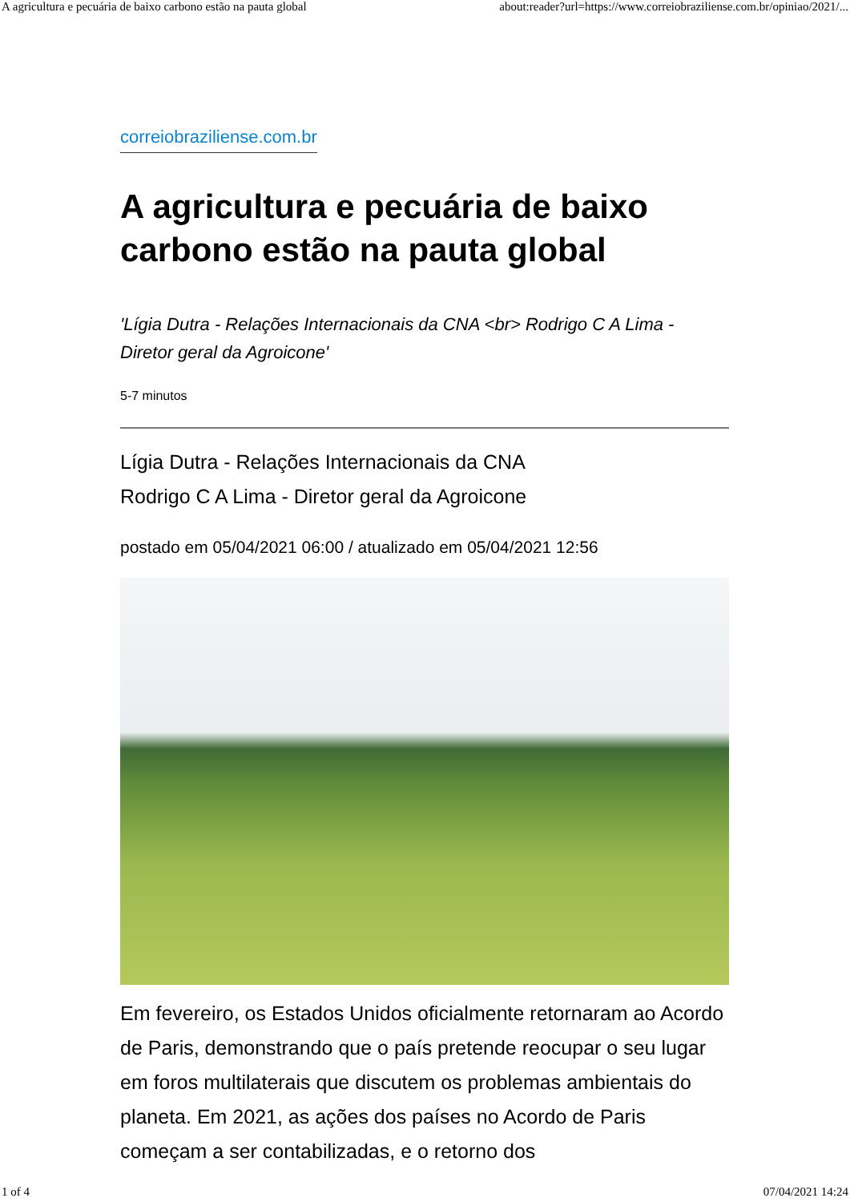A agricultura e pecuária de baixo carbono estão na pauta global about:reader?url=https://www.correiobraziliense.com.br/opiniao/2021/...
correiobraziliense.com.br
A agricultura e pecuária de baixo carbono estão na pauta global
'Lígia Dutra - Relações Internacionais da CNA <br> Rodrigo C A Lima - Diretor geral da Agroicone'
5-7 minutos
Lígia Dutra - Relações Internacionais da CNA
Rodrigo C A Lima - Diretor geral da Agroicone
postado em 05/04/2021 06:00 / atualizado em 05/04/2021 12:56
Em fevereiro, os Estados Unidos oficialmente retornaram ao Acordo de Paris, demonstrando que o país pretende reocupar o seu lugar em foros multilaterais que discutem os problemas ambientais do planeta. Em 2021, as ações dos países no Acordo de Paris começam a ser contabilizadas, e o retorno dos
1 of 4 07/04/2021 14:24